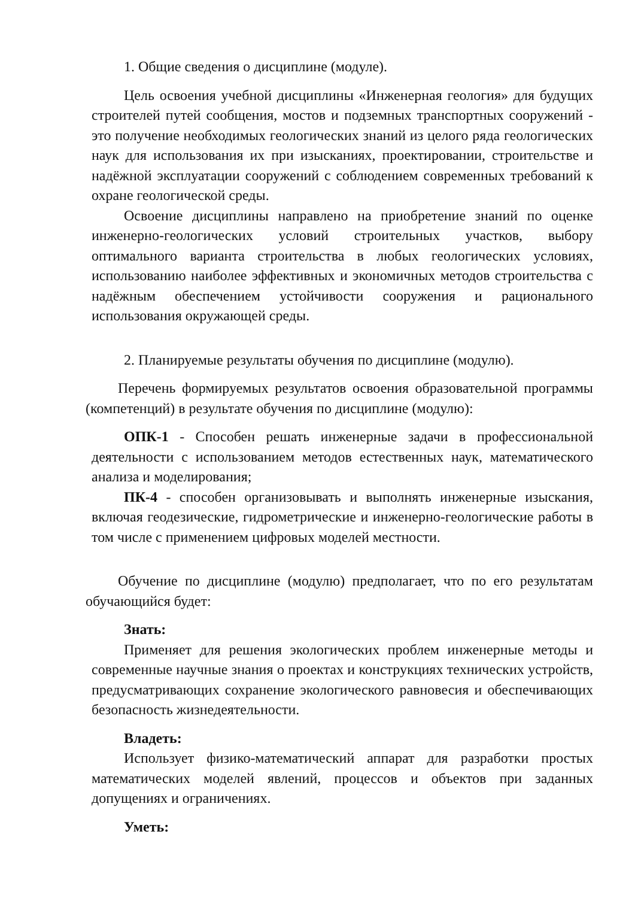1. Общие сведения о дисциплине (модуле).
Цель освоения учебной дисциплины «Инженерная геология» для будущих строителей путей сообщения, мостов и подземных транспортных сооружений - это получение необходимых геологических знаний из целого ряда геологических наук для использования их при изысканиях, проектировании, строительстве и надёжной эксплуатации сооружений с соблюдением современных требований к охране геологической среды.
Освоение дисциплины направлено на приобретение знаний по оценке инженерно-геологических условий строительных участков, выбору оптимального варианта строительства в любых геологических условиях, использованию наиболее эффективных и экономичных методов строительства с надёжным обеспечением устойчивости сооружения и рационального использования окружающей среды.
2. Планируемые результаты обучения по дисциплине (модулю).
Перечень формируемых результатов освоения образовательной программы (компетенций) в результате обучения по дисциплине (модулю):
ОПК-1 - Способен решать инженерные задачи в профессиональной деятельности с использованием методов естественных наук, математического анализа и моделирования;
ПК-4 - способен организовывать и выполнять инженерные изыскания, включая геодезические, гидрометрические и инженерно-геологические работы в том числе с применением цифровых моделей местности.
Обучение по дисциплине (модулю) предполагает, что по его результатам обучающийся будет:
Знать:
Применяет для решения экологических проблем инженерные методы и современные научные знания о проектах и конструкциях технических устройств, предусматривающих сохранение экологического равновесия и обеспечивающих безопасность жизнедеятельности.
Владеть:
Использует физико-математический аппарат для разработки простых математических моделей явлений, процессов и объектов при заданных допущениях и ограничениях.
Уметь: